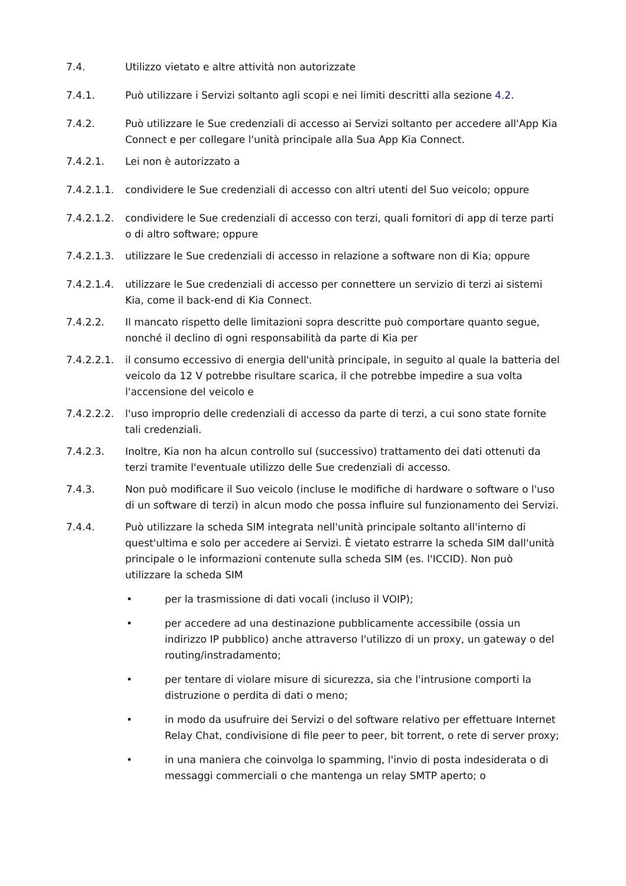7.4. Utilizzo vietato e altre attività non autorizzate
7.4.1. Può utilizzare i Servizi soltanto agli scopi e nei limiti descritti alla sezione 4.2.
7.4.2. Può utilizzare le Sue credenziali di accesso ai Servizi soltanto per accedere all'App Kia Connect e per collegare l'unità principale alla Sua App Kia Connect.
7.4.2.1. Lei non è autorizzato a
7.4.2.1.1.
condividere le Sue credenziali di accesso con altri utenti del Suo veicolo; oppure
7.4.2.1.2.
condividere le Sue credenziali di accesso con terzi, quali fornitori di app di terze parti o di altro software; oppure
7.4.2.1.3.
utilizzare le Sue credenziali di accesso in relazione a software non di Kia; oppure
7.4.2.1.4.
utilizzare le Sue credenziali di accesso per connettere un servizio di terzi ai sistemi Kia, come il back-end di Kia Connect.
7.4.2.2. Il mancato rispetto delle limitazioni sopra descritte può comportare quanto segue, nonché il declino di ogni responsabilità da parte di Kia per
7.4.2.2.1.
il consumo eccessivo di energia dell'unità principale, in seguito al quale la batteria del veicolo da 12 V potrebbe risultare scarica, il che potrebbe impedire a sua volta l'accensione del veicolo e
7.4.2.2.2.
l'uso improprio delle credenziali di accesso da parte di terzi, a cui sono state fornite tali credenziali.
7.4.2.3. Inoltre, Kia non ha alcun controllo sul (successivo) trattamento dei dati ottenuti da terzi tramite l'eventuale utilizzo delle Sue credenziali di accesso.
7.4.3. Non può modificare il Suo veicolo (incluse le modifiche di hardware o software o l'uso di un software di terzi) in alcun modo che possa influire sul funzionamento dei Servizi.
7.4.4. Può utilizzare la scheda SIM integrata nell'unità principale soltanto all'interno di quest'ultima e solo per accedere ai Servizi. È vietato estrarre la scheda SIM dall'unità principale o le informazioni contenute sulla scheda SIM (es. l'ICCID). Non può utilizzare la scheda SIM
• per la trasmissione di dati vocali (incluso il VOIP);
• per accedere ad una destinazione pubblicamente accessibile (ossia un indirizzo IP pubblico) anche attraverso l'utilizzo di un proxy, un gateway o del routing/instradamento;
• per tentare di violare misure di sicurezza, sia che l'intrusione comporti la distruzione o perdita di dati o meno;
• in modo da usufruire dei Servizi o del software relativo per effettuare Internet Relay Chat, condivisione di file peer to peer, bit torrent, o rete di server proxy;
• in una maniera che coinvolga lo spamming, l'invio di posta indesiderata o di messaggi commerciali o che mantenga un relay SMTP aperto; o